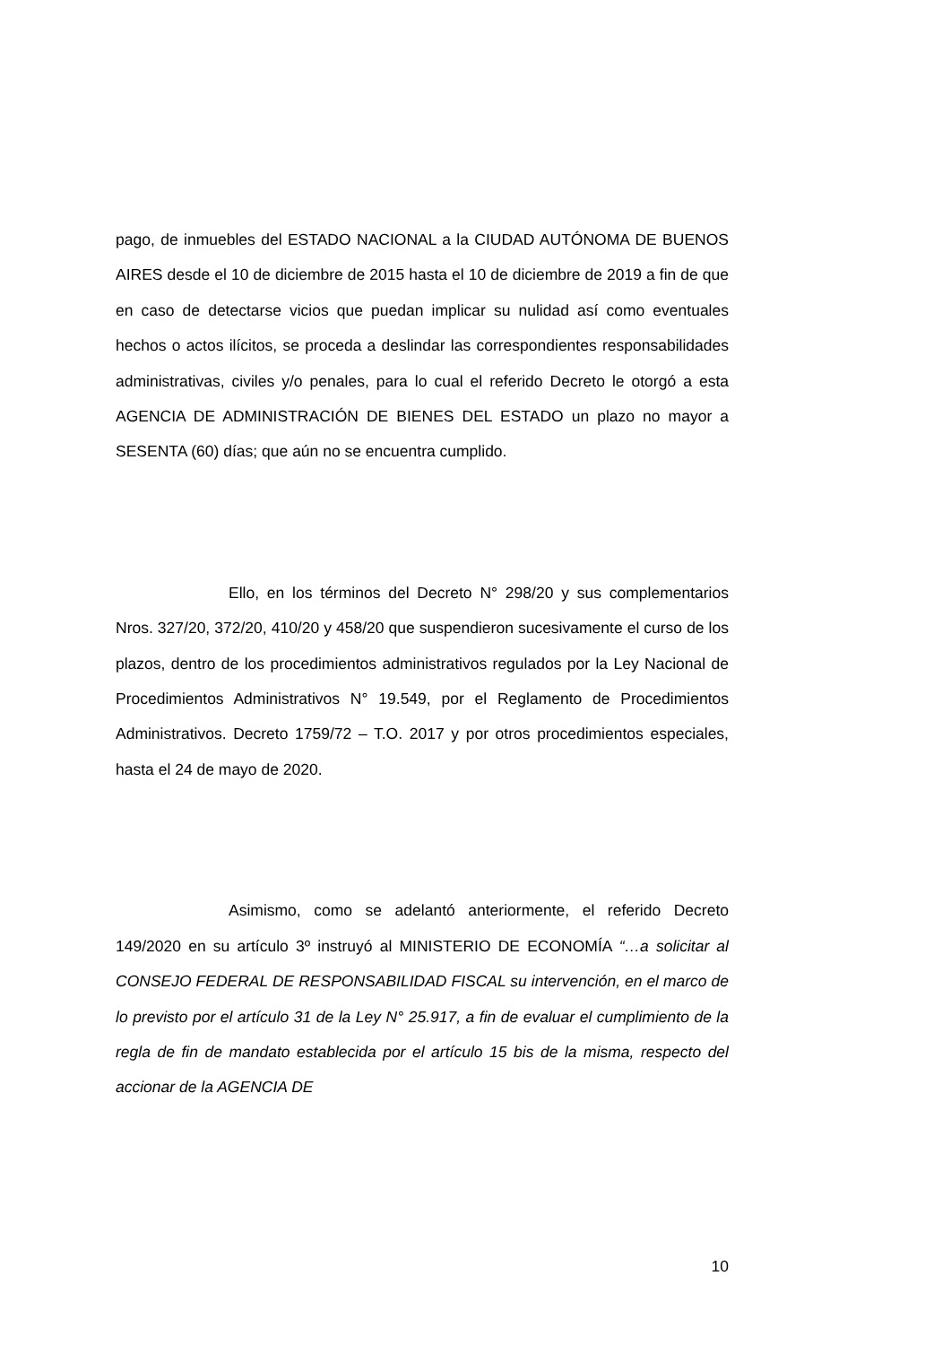pago, de inmuebles del ESTADO NACIONAL a la CIUDAD AUTÓNOMA DE BUENOS AIRES desde el 10 de diciembre de 2015 hasta el 10 de diciembre de 2019 a fin de que en caso de detectarse vicios que puedan implicar su nulidad así como eventuales hechos o actos ilícitos, se proceda a deslindar las correspondientes responsabilidades administrativas, civiles y/o penales, para lo cual el referido Decreto le otorgó a esta AGENCIA DE ADMINISTRACIÓN DE BIENES DEL ESTADO un plazo no mayor a SESENTA (60) días; que aún no se encuentra cumplido.
Ello, en los términos del Decreto N° 298/20 y sus complementarios Nros. 327/20, 372/20, 410/20 y 458/20 que suspendieron sucesivamente el curso de los plazos, dentro de los procedimientos administrativos regulados por la Ley Nacional de Procedimientos Administrativos N° 19.549, por el Reglamento de Procedimientos Administrativos. Decreto 1759/72 – T.O. 2017 y por otros procedimientos especiales, hasta el 24 de mayo de 2020.
Asimismo, como se adelantó anteriormente, el referido Decreto 149/2020 en su artículo 3º instruyó al MINISTERIO DE ECONOMÍA “…a solicitar al CONSEJO FEDERAL DE RESPONSABILIDAD FISCAL su intervención, en el marco de lo previsto por el artículo 31 de la Ley N° 25.917, a fin de evaluar el cumplimiento de la regla de fin de mandato establecida por el artículo 15 bis de la misma, respecto del accionar de la AGENCIA DE
10